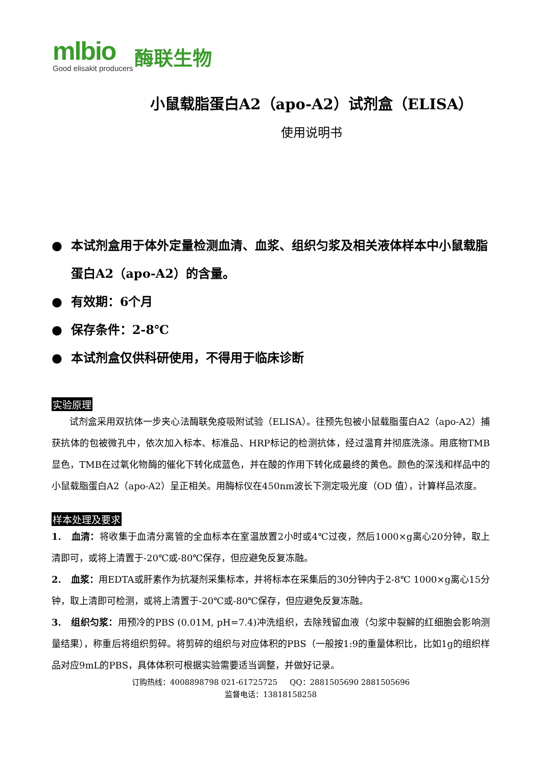mlbio
Good elisakit producers
酶联生物
小鼠载脂蛋白A2（apo-A2）试剂盒（ELISA）
使用说明书
● 本试剂盒用于体外定量检测血清、血浆、组织匀浆及相关液体样本中小鼠载脂蛋白A2（apo-A2）的含量。
● 有效期：6个月
● 保存条件：2-8℃
● 本试剂盒仅供科研使用，不得用于临床诊断
实验原理
试剂盒采用双抗体一步夹心法酶联免疫吸附试验（ELISA）。往预先包被小鼠载脂蛋白A2（apo-A2）捕获抗体的包被微孔中，依次加入标本、标准品、HRP标记的检测抗体，经过温育并彻底洗涤。用底物TMB显色，TMB在过氧化物酶的催化下转化成蓝色，并在酸的作用下转化成最终的黄色。颜色的深浅和样品中的小鼠载脂蛋白A2（apo-A2）呈正相关。用酶标仪在450nm波长下测定吸光度（OD 值），计算样品浓度。
样本处理及要求
1. 血清：将收集于血清分离管的全血标本在室温放置2小时或4℃过夜，然后1000×g离心20分钟，取上清即可，或将上清置于-20℃或-80℃保存，但应避免反复冻融。
2. 血浆：用EDTA或肝素作为抗凝剂采集标本，并将标本在采集后的30分钟内于2-8℃ 1000×g离心15分钟，取上清即可检测，或将上清置于-20℃或-80℃保存，但应避免反复冻融。
3. 组织匀浆：用预冷的PBS (0.01M, pH=7.4)冲洗组织，去除残留血液（匀浆中裂解的红细胞会影响测量结果），称重后将组织剪碎。将剪碎的组织与对应体积的PBS（一般按1:9的重量体积比，比如1g的组织样品对应9mL的PBS，具体体积可根据实验需要适当调整，并做好记录。
订购热线：4008898798 021-61725725 QQ：2881505690 2881505696
监督电话：13818158258